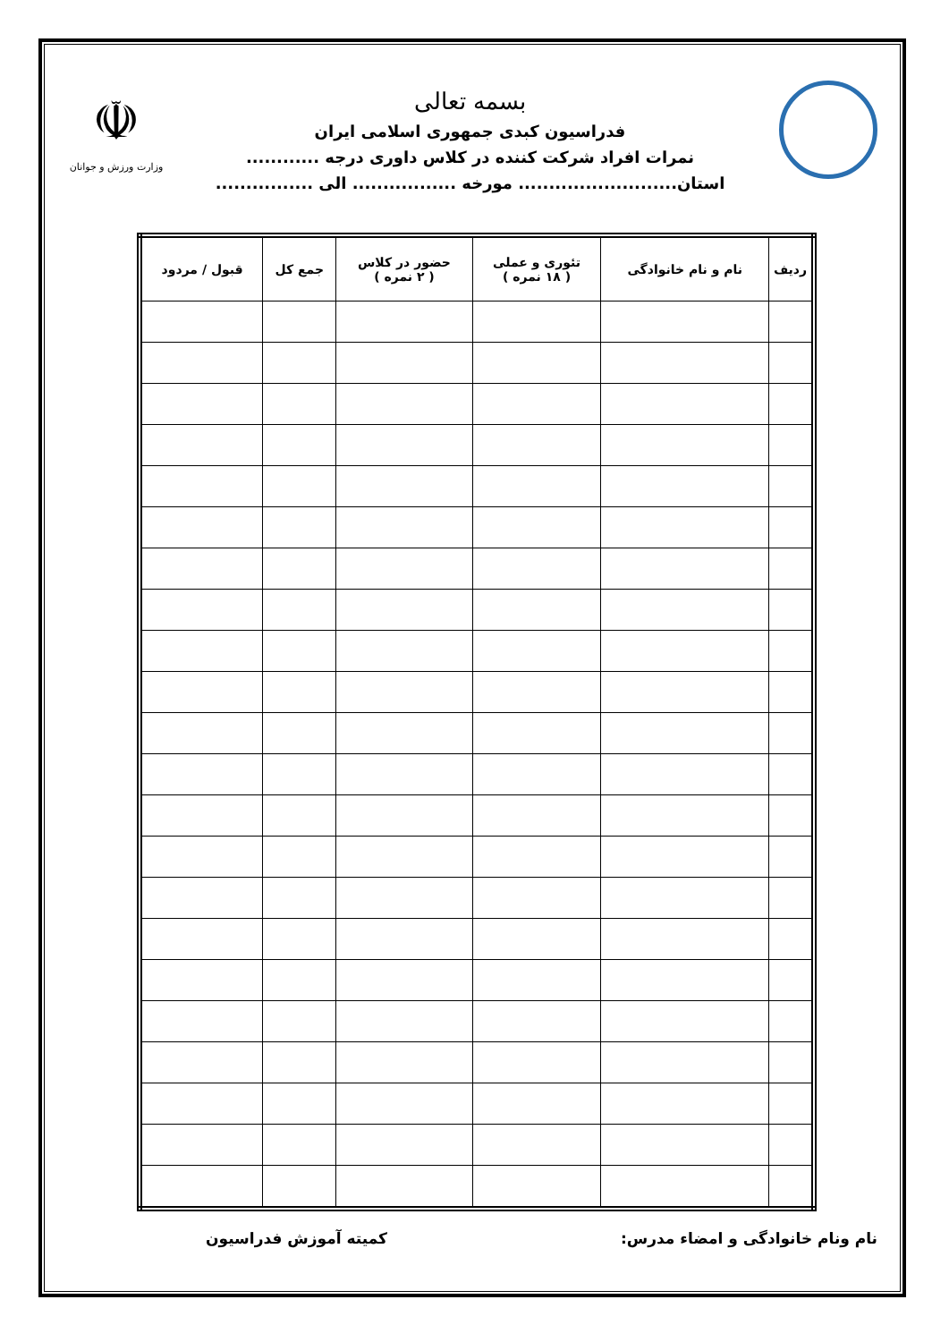بسمه تعالی
فدراسیون کبدی جمهوری اسلامی ایران
نمرات افراد شرکت کننده در کلاس داوری درجه ............
استان.......................... مورخه ................. الی ................
☫
وزارت ورزش و جوانان
| ردیف | نام و نام خانوادگی | تئوری و عملی ( ۱۸ نمره ) | حضور در کلاس ( ۲ نمره ) | جمع کل | قبول / مردود |
| --- | --- | --- | --- | --- | --- |
نام ونام خانوادگی و امضاء مدرس: کمیته آموزش فدراسیون